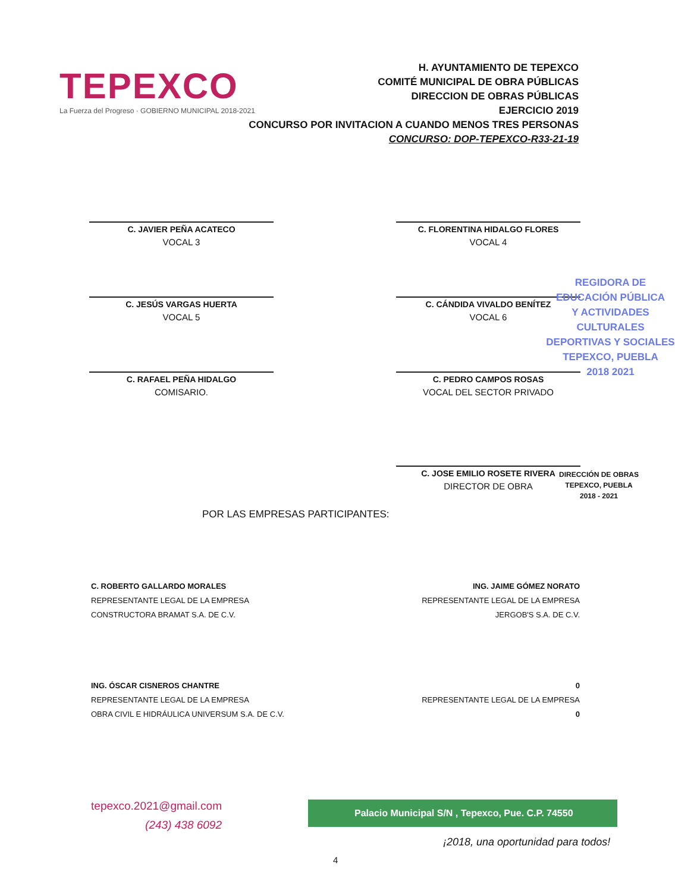TEPEXCO
La Fuerza del Progreso · GOBIERNO MUNICIPAL 2018-2021
H. AYUNTAMIENTO DE TEPEXCO
COMITÉ MUNICIPAL DE OBRA PÚBLICAS
DIRECCION DE OBRAS PÚBLICAS
EJERCICIO 2019
CONCURSO POR INVITACION A CUANDO MENOS TRES PERSONAS
CONCURSO: DOP-TEPEXCO-R33-21-19
C. JAVIER PEÑA ACATECO
VOCAL 3
C. FLORENTINA HIDALGO FLORES
VOCAL 4
C. JESÚS VARGAS HUERTA
VOCAL 5
C. CÁNDIDA VIVALDO BENÍTEZ
VOCAL 6
C. RAFAEL PEÑA HIDALGO
COMISARIO.
C. PEDRO CAMPOS ROSAS
VOCAL DEL SECTOR PRIVADO
C. JOSE EMILIO ROSETE RIVERA
DIRECTOR DE OBRA
DIRECCIÓN DE OBRAS
TEPEXCO, PUEBLA
2018 - 2021
REGIDORA DE
EDUCACIÓN PÚBLICA
Y ACTIVIDADES CULTURALES
DEPORTIVAS Y SOCIALES
TEPEXCO, PUEBLA
2018 2021
POR LAS EMPRESAS PARTICIPANTES:
C. ROBERTO GALLARDO MORALES
REPRESENTANTE LEGAL DE LA EMPRESA
CONSTRUCTORA BRAMAT S.A. DE C.V.
ING. JAIME GÓMEZ NORATO
REPRESENTANTE LEGAL DE LA EMPRESA
JERGOB'S S.A. DE C.V.
ING. ÓSCAR CISNEROS CHANTRE
REPRESENTANTE LEGAL DE LA EMPRESA
OBRA CIVIL E HIDRÁULICA UNIVERSUM S.A. DE C.V.
0
REPRESENTANTE LEGAL DE LA EMPRESA
0
tepexco.2021@gmail.com
(243) 438 6092
Palacio Municipal S/N , Tepexco, Pue. C.P. 74550
¡2018, una oportunidad para todos!
4